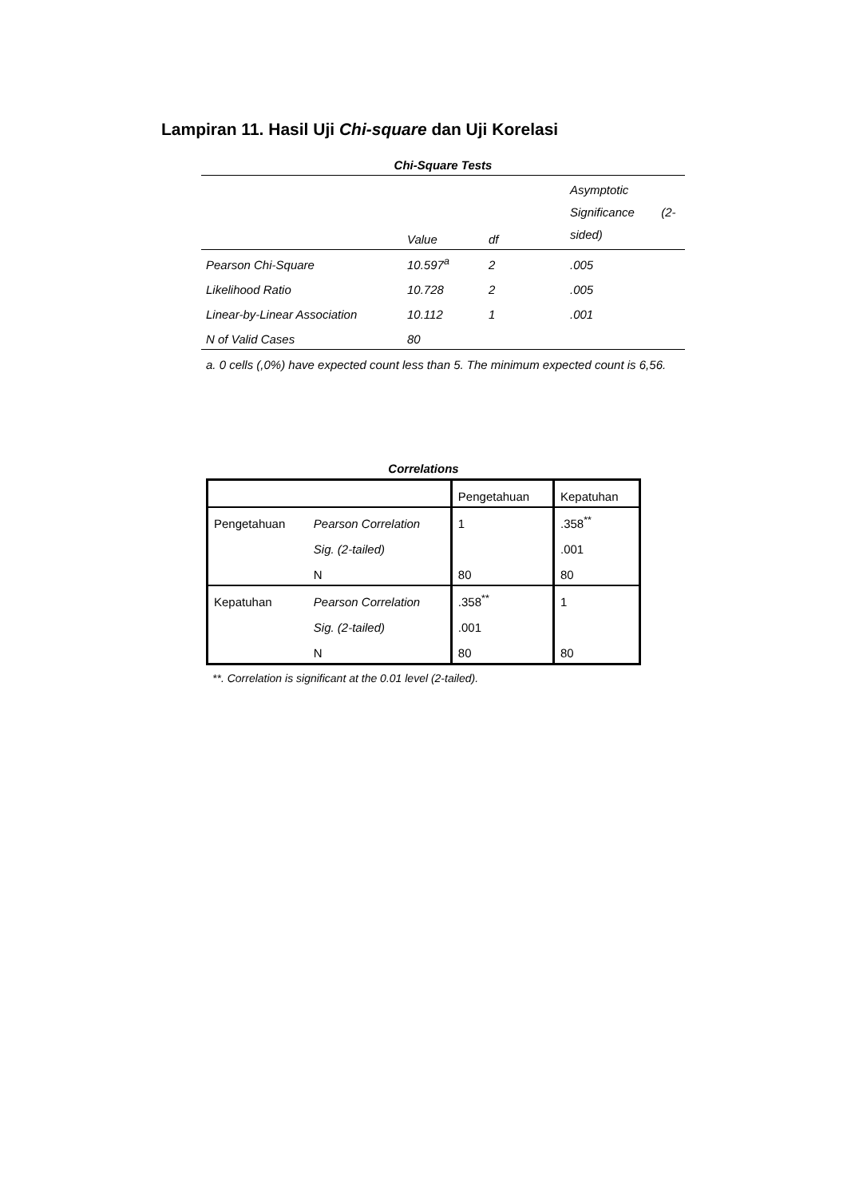Lampiran 11. Hasil Uji Chi-square dan Uji Korelasi
Chi-Square Tests
| | Value | df | Asymptotic Significance (2- sided) |
| --- | --- | --- | --- |
| Pearson Chi-Square | 10.597<sup>a</sup> | 2 | .005 |
| Likelihood Ratio | 10.728 | 2 | .005 |
| Linear-by-Linear Association | 10.112 | 1 | .001 |
| N of Valid Cases | 80 | | |
a. 0 cells (,0%) have expected count less than 5. The minimum expected count is 6,56.
Correlations
| | | Pengetahuan | Kepatuhan |
| --- | --- | --- | --- |
| Pengetahuan | Pearson Correlation | 1 | .358<sup>**</sup> |
| | Sig. (2-tailed) | | .001 |
| | N | 80 | 80 |
| Kepatuhan | Pearson Correlation | .358<sup>**</sup> | 1 |
| | Sig. (2-tailed) | .001 | |
| | N | 80 | 80 |
**. Correlation is significant at the 0.01 level (2-tailed).